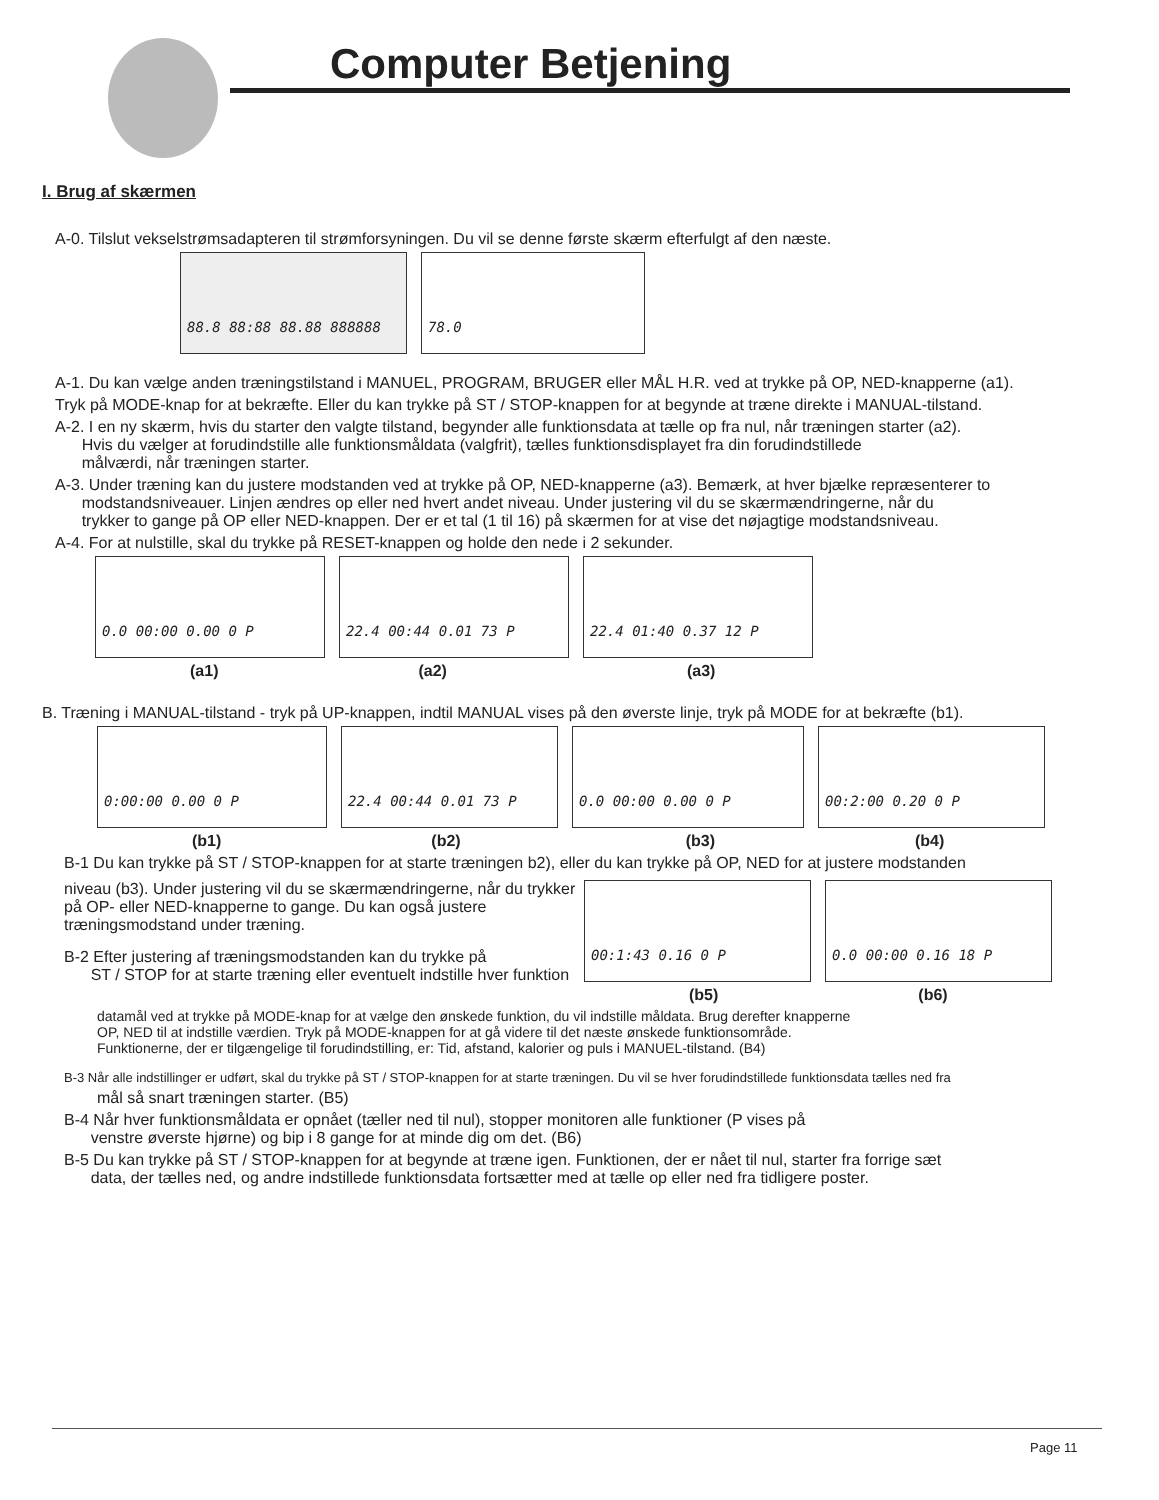Computer Betjening
I. Brug af skærmen
A-0. Tilslut vekselstrømsadapteren til strømforsyningen. Du vil se denne første skærm efterfulgt af den næste.
88.8 88:88 88.88 888888 78.0
A-1. Du kan vælge anden træningstilstand i MANUEL, PROGRAM, BRUGER eller MÅL H.R. ved at trykke på OP, NED-knapperne (a1).
Tryk på MODE-knap for at bekræfte. Eller du kan trykke på ST / STOP-knappen for at begynde at træne direkte i MANUAL-tilstand.
A-2. I en ny skærm, hvis du starter den valgte tilstand, begynder alle funktionsdata at tælle op fra nul, når træningen starter (a2).
Hvis du vælger at forudindstille alle funktionsmåldata (valgfrit), tælles funktionsdisplayet fra din forudindstillede
målværdi, når træningen starter.
A-3. Under træning kan du justere modstanden ved at trykke på OP, NED-knapperne (a3). Bemærk, at hver bjælke repræsenterer to
modstandsniveauer. Linjen ændres op eller ned hvert andet niveau. Under justering vil du se skærmændringerne, når du
trykker to gange på OP eller NED-knappen. Der er et tal (1 til 16) på skærmen for at vise det nøjagtige modstandsniveau.
A-4. For at nulstille, skal du trykke på RESET-knappen og holde den nede i 2 sekunder.
0.0 00:00 0.00 0 P 22.4 00:44 0.01 73 P 22.4 01:40 0.37 12 P
(a1) (a2) (a3)
B. Træning i MANUAL-tilstand - tryk på UP-knappen, indtil MANUAL vises på den øverste linje, tryk på MODE for at bekræfte (b1).
0:00:00 0.00 0 P 22.4 00:44 0.01 73 P 0.0 00:00 0.00 0 P 00:2:00 0.20 0 P
(b1) (b2) (b3) (b4)
B-1 Du kan trykke på ST / STOP-knappen for at starte træningen b2), eller du kan trykke på OP, NED for at justere modstanden
niveau (b3). Under justering vil du se skærmændringerne, når du trykker på OP- eller NED-knapperne to gange. Du kan også justere træningsmodstand under træning.
B-2 Efter justering af træningsmodstanden kan du trykke på
ST / STOP for at starte træning eller eventuelt indstille hver funktion
00:1:43 0.16 0 P 0.0 00:00 0.16 18 P
(b5) (b6)
datamål ved at trykke på MODE-knap for at vælge den ønskede funktion, du vil indstille måldata. Brug derefter knapperne
OP, NED til at indstille værdien. Tryk på MODE-knappen for at gå videre til det næste ønskede funktionsområde.
Funktionerne, der er tilgængelige til forudindstilling, er: Tid, afstand, kalorier og puls i MANUEL-tilstand. (B4)
B-3 Når alle indstillinger er udført, skal du trykke på ST / STOP-knappen for at starte træningen. Du vil se hver forudindstillede funktionsdata tælles ned fra
mål så snart træningen starter. (B5)
B-4 Når hver funktionsmåldata er opnået (tæller ned til nul), stopper monitoren alle funktioner (P vises på
venstre øverste hjørne) og bip i 8 gange for at minde dig om det. (B6)
B-5 Du kan trykke på ST / STOP-knappen for at begynde at træne igen. Funktionen, der er nået til nul, starter fra forrige sæt
data, der tælles ned, og andre indstillede funktionsdata fortsætter med at tælle op eller ned fra tidligere poster.
Page 11